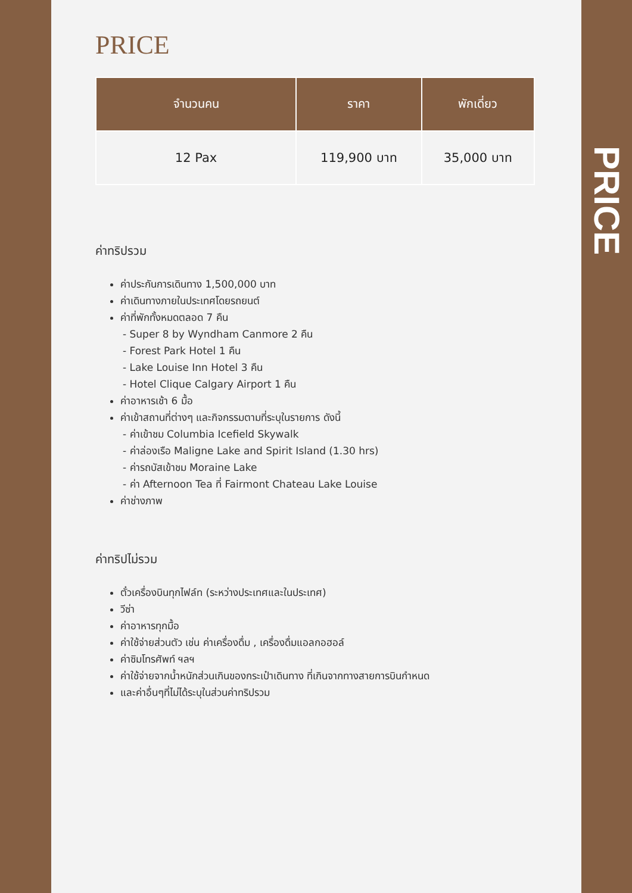PRICE
| จำนวนคน | ราคา | พักเดี่ยว |
| --- | --- | --- |
| 12 Pax | 119,900 บาท | 35,000 บาท |
ค่าทริปรวม
ค่าประกันการเดินทาง 1,500,000 บาท
ค่าเดินทางภายในประเทศโดยรถยนต์
ค่าที่พักทั้งหมดตลอด 7 คืน
- Super 8 by Wyndham Canmore 2 คืน
- Forest Park Hotel 1 คืน
- Lake Louise Inn Hotel 3 คืน
- Hotel Clique Calgary Airport 1 คืน
ค่าอาหารเช้า 6 มื้อ
ค่าเข้าสถานที่ต่างๆ และกิจกรรมตามที่ระบุในรายการ ดังนี้
- ค่าเข้าชม Columbia Icefield Skywalk
- ค่าล่องเรือ Maligne Lake and Spirit Island (1.30 hrs)
- ค่ารถบัสเข้าชม Moraine Lake
- ค่า Afternoon Tea ที่ Fairmont Chateau Lake Louise
ค่าช่างภาพ
ค่าทริปไม่รวม
ตั๋วเครื่องบินทุกไฟล์ท (ระหว่างประเทศและในประเทศ)
วีซ่า
ค่าอาหารทุกมื้อ
ค่าใช้จ่ายส่วนตัว เช่น ค่าเครื่องดื่ม , เครื่องดื่มแอลกอฮอล์
ค่าซิมโทรศัพท์ ฯลฯ
ค่าใช้จ่ายจากน้ำหนักส่วนเกินของกระเป๋าเดินทาง ที่เกินจากทางสายการบินกำหนด
และค่าอื่นๆที่ไม่ได้ระบุในส่วนค่าทริปรวม
PRICE